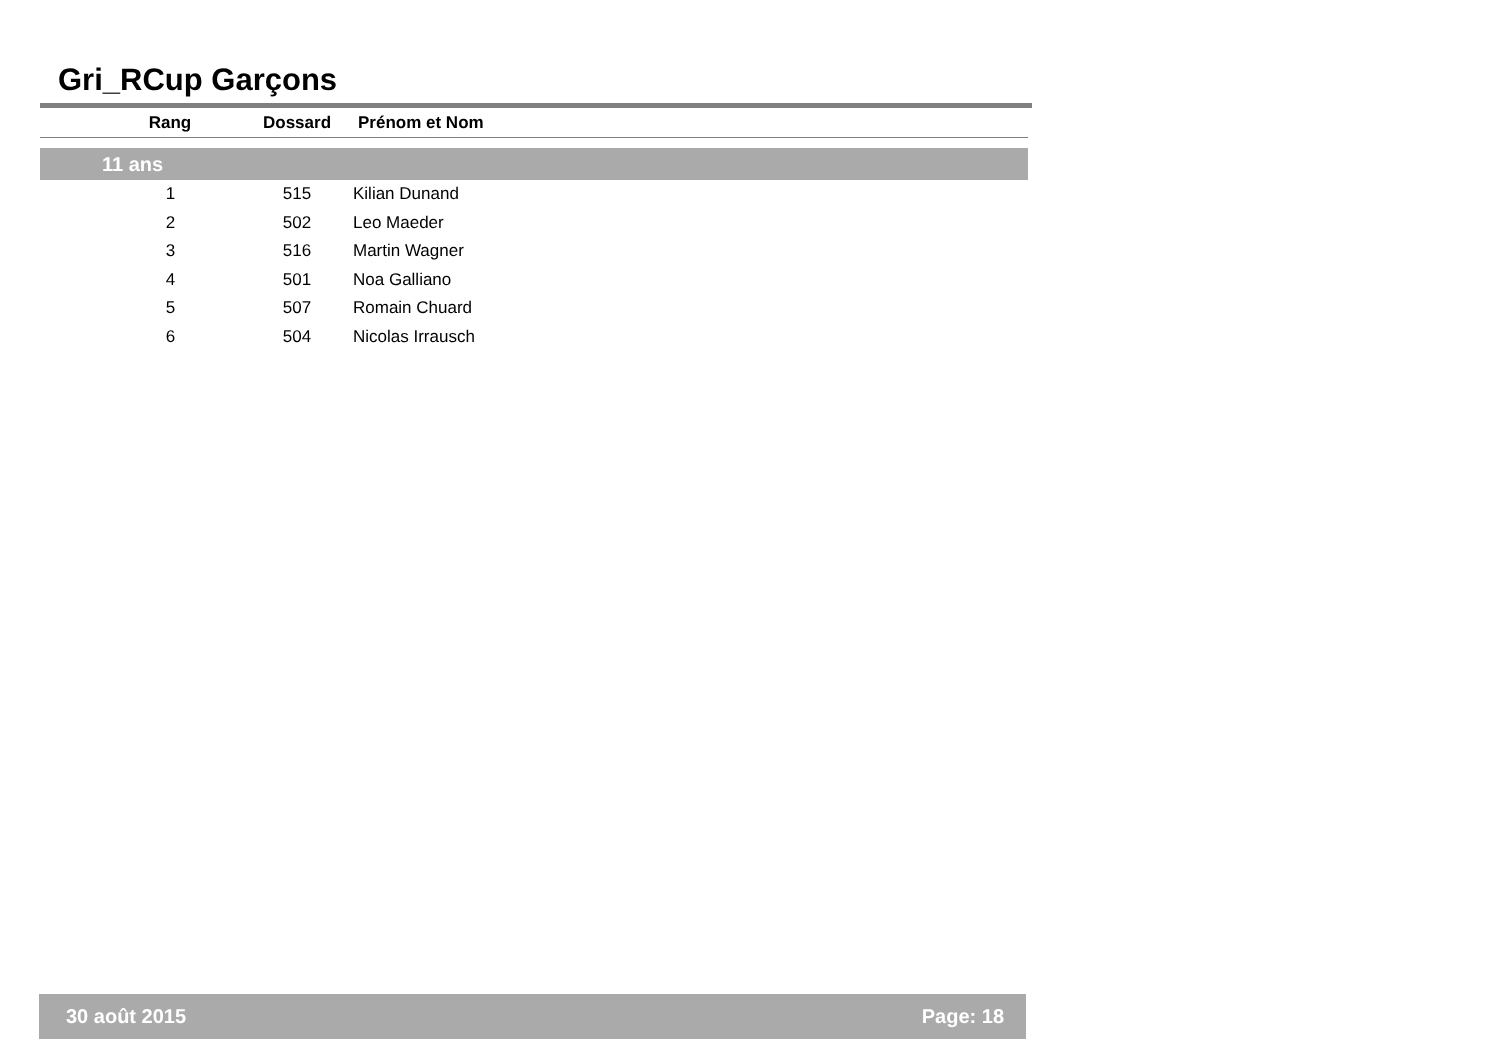Gri_RCup Garçons
| Rang | Dossard | Prénom et Nom |
| --- | --- | --- |
| 11 ans | | |
| 1 | 515 | Kilian Dunand |
| 2 | 502 | Leo Maeder |
| 3 | 516 | Martin Wagner |
| 4 | 501 | Noa Galliano |
| 5 | 507 | Romain Chuard |
| 6 | 504 | Nicolas Irrausch |
30 août 2015 Page: 18